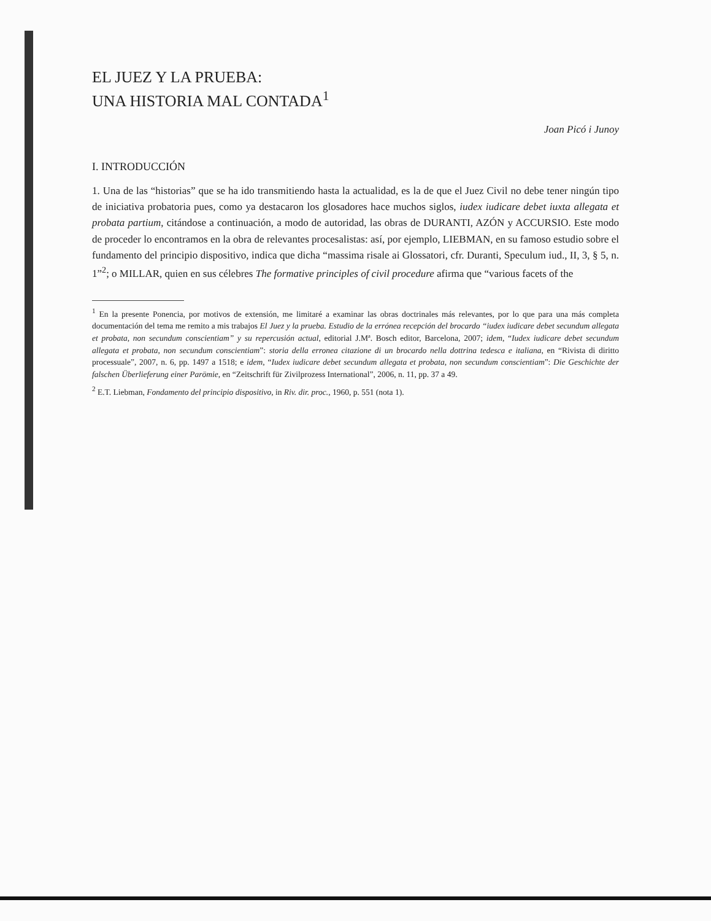EL JUEZ Y LA PRUEBA:
UNA HISTORIA MAL CONTADA<sup>1</sup>
Joan Picó i Junoy
I. INTRODUCCIÓN
1. Una de las “historias” que se ha ido transmitiendo hasta la actualidad, es la de que el Juez Civil no debe tener ningún tipo de iniciativa probatoria pues, como ya destacaron los glosadores hace muchos siglos, iudex iudicare debet iuxta allegata et probata partium, citándose a continuación, a modo de autoridad, las obras de DURANTI, AZÓN y ACCURSIO. Este modo de proceder lo encontramos en la obra de relevantes procesalistas: así, por ejemplo, LIEBMAN, en su famoso estudio sobre el fundamento del principio dispositivo, indica que dicha “massima risale ai Glossatori, cfr. Duranti, Speculum iud., II, 3, § 5, n. 1”<sup>2</sup>; o MILLAR, quien en sus célebres The formative principles of civil procedure afirma que “various facets of the
<sup>1</sup> En la presente Ponencia, por motivos de extensión, me limitaré a examinar las obras doctrinales más relevantes, por lo que para una más completa documentación del tema me remito a mis trabajos El Juez y la prueba. Estudio de la errónea recepción del brocardo “iudex iudicare debet secundum allegata et probata, non secundum conscientiam” y su repercusión actual, editorial J.Mª. Bosch editor, Barcelona, 2007; idem, “Iudex iudicare debet secundum allegata et probata, non secundum conscientiam”: storia della erronea citazione di un brocardo nella dottrina tedesca e italiana, en “Rivista di diritto processuale”, 2007, n. 6, pp. 1497 a 1518; e idem, “Iudex iudicare debet secundum allegata et probata, non secundum conscientiam”: Die Geschichte der falschen Überlieferung einer Parömie, en “Zeitschrift für Zivilprozess International”, 2006, n. 11, pp. 37 a 49.
<sup>2</sup> E.T. Liebman, Fondamento del principio dispositivo, in Riv. dir. proc., 1960, p. 551 (nota 1).